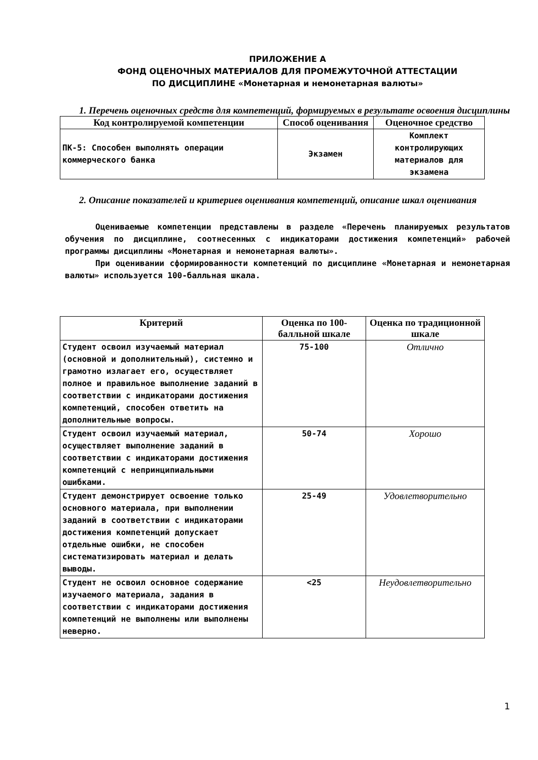ПРИЛОЖЕНИЕ А
ФОНД ОЦЕНОЧНЫХ МАТЕРИАЛОВ ДЛЯ ПРОМЕЖУТОЧНОЙ АТТЕСТАЦИИ
ПО ДИСЦИПЛИНЕ «Монетарная и немонетарная валюты»
1. Перечень оценочных средств для компетенций, формируемых в результате освоения дисциплины
| Код контролируемой компетенции | Способ оценивания | Оценочное средство |
| --- | --- | --- |
| ПК-5: Способен выполнять операции коммерческого банка | Экзамен | Комплект контролирующих материалов для экзамена |
2. Описание показателей и критериев оценивания компетенций, описание шкал оценивания
Оцениваемые компетенции представлены в разделе «Перечень планируемых результатов обучения по дисциплине, соотнесенных с индикаторами достижения компетенций» рабочей программы дисциплины «Монетарная и немонетарная валюты».
При оценивании сформированности компетенций по дисциплине «Монетарная и немонетарная валюты» используется 100-балльная шкала.
| Критерий | Оценка по 100-балльной шкале | Оценка по традиционной шкале |
| --- | --- | --- |
| Студент освоил изучаемый материал (основной и дополнительный), системно и грамотно излагает его, осуществляет полное и правильное выполнение заданий в соответствии с индикаторами достижения компетенций, способен ответить на дополнительные вопросы. | 75-100 | Отлично |
| Студент освоил изучаемый материал, осуществляет выполнение заданий в соответствии с индикаторами достижения компетенций с непринципиальными ошибками. | 50-74 | Хорошо |
| Студент демонстрирует освоение только основного материала, при выполнении заданий в соответствии с индикаторами достижения компетенций допускает отдельные ошибки, не способен систематизировать материал и делать выводы. | 25-49 | Удовлетворительно |
| Студент не освоил основное содержание изучаемого материала, задания в соответствии с индикаторами достижения компетенций не выполнены или выполнены неверно. | <25 | Неудовлетворительно |
1